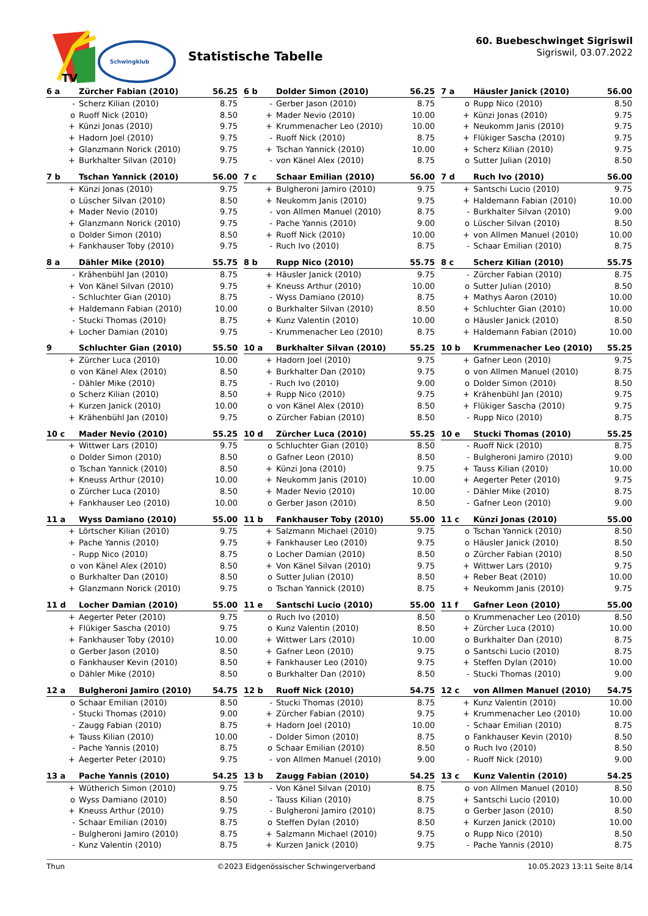TV
Schwingklub
Statistische Tabelle
60. Buebeschwinget Sigriswil
Sigriswil, 03.07.2022
| 6 a | Zürcher Fabian (2010) | 56.25 |
| --- | --- | --- |
| - | Scherz Kilian (2010) | 8.75 |
| o | Ruoff Nick (2010) | 8.50 |
| + | Künzi Jonas (2010) | 9.75 |
| + | Hadorn Joel (2010) | 9.75 |
| + | Glanzmann Norick (2010) | 9.75 |
| + | Burkhalter Silvan (2010) | 9.75 |
| 6 b | Dolder Simon (2010) | 56.25 |
| --- | --- | --- |
| - | Gerber Jason (2010) | 8.75 |
| + | Mader Nevio (2010) | 10.00 |
| + | Krummenacher Leo (2010) | 10.00 |
| - | Ruoff Nick (2010) | 8.75 |
| + | Tschan Yannick (2010) | 10.00 |
| - | von Känel Alex (2010) | 8.75 |
| 7 a | Häusler Janick (2010) | 56.00 |
| --- | --- | --- |
| o | Rupp Nico (2010) | 8.50 |
| + | Künzi Jonas (2010) | 9.75 |
| + | Neukomm Janis (2010) | 9.75 |
| + | Flükiger Sascha (2010) | 9.75 |
| + | Scherz Kilian (2010) | 9.75 |
| o | Sutter Julian (2010) | 8.50 |
| 7 b | Tschan Yannick (2010) | 56.00 |
| --- | --- | --- |
| + | Künzi Jonas (2010) | 9.75 |
| o | Lüscher Silvan (2010) | 8.50 |
| + | Mader Nevio (2010) | 9.75 |
| + | Glanzmann Norick (2010) | 9.75 |
| o | Dolder Simon (2010) | 8.50 |
| + | Fankhauser Toby (2010) | 9.75 |
| 7 c | Schaar Emilian (2010) | 56.00 |
| --- | --- | --- |
| + | Bulgheroni Jamiro (2010) | 9.75 |
| + | Neukomm Janis (2010) | 9.75 |
| - | von Allmen Manuel (2010) | 8.75 |
| - | Pache Yannis (2010) | 9.00 |
| + | Ruoff Nick (2010) | 10.00 |
| - | Ruch Ivo (2010) | 8.75 |
| 7 d | Ruch Ivo (2010) | 56.00 |
| --- | --- | --- |
| + | Santschi Lucio (2010) | 9.75 |
| + | Haldemann Fabian (2010) | 10.00 |
| - | Burkhalter Silvan (2010) | 9.00 |
| o | Lüscher Silvan (2010) | 8.50 |
| + | von Allmen Manuel (2010) | 10.00 |
| - | Schaar Emilian (2010) | 8.75 |
| 8 a | Dähler Mike (2010) | 55.75 |
| --- | --- | --- |
| - | Krähenbühl Jan (2010) | 8.75 |
| + | Von Känel Silvan (2010) | 9.75 |
| - | Schluchter Gian (2010) | 8.75 |
| + | Haldemann Fabian (2010) | 10.00 |
| - | Stucki Thomas (2010) | 8.75 |
| + | Locher Damian (2010) | 9.75 |
| 8 b | Rupp Nico (2010) | 55.75 |
| --- | --- | --- |
| + | Häusler Janick (2010) | 9.75 |
| + | Kneuss Arthur (2010) | 10.00 |
| - | Wyss Damiano (2010) | 8.75 |
| o | Burkhalter Silvan (2010) | 8.50 |
| + | Kunz Valentin (2010) | 10.00 |
| - | Krummenacher Leo (2010) | 8.75 |
| 8 c | Scherz Kilian (2010) | 55.75 |
| --- | --- | --- |
| - | Zürcher Fabian (2010) | 8.75 |
| o | Sutter Julian (2010) | 8.50 |
| + | Mathys Aaron (2010) | 10.00 |
| + | Schluchter Gian (2010) | 10.00 |
| o | Häusler Janick (2010) | 8.50 |
| + | Haldemann Fabian (2010) | 10.00 |
| 9 | Schluchter Gian (2010) | 55.50 |
| --- | --- | --- |
| + | Zürcher Luca (2010) | 10.00 |
| o | von Känel Alex (2010) | 8.50 |
| - | Dähler Mike (2010) | 8.75 |
| o | Scherz Kilian (2010) | 8.50 |
| + | Kurzen Janick (2010) | 10.00 |
| + | Krähenbühl Jan (2010) | 9.75 |
| 10 a | Burkhalter Silvan (2010) | 55.25 |
| --- | --- | --- |
| + | Hadorn Joel (2010) | 9.75 |
| + | Burkhalter Dan (2010) | 9.75 |
| - | Ruch Ivo (2010) | 9.00 |
| + | Rupp Nico (2010) | 9.75 |
| o | von Känel Alex (2010) | 8.50 |
| o | Zürcher Fabian (2010) | 8.50 |
| 10 b | Krummenacher Leo (2010) | 55.25 |
| --- | --- | --- |
| + | Gafner Leon (2010) | 9.75 |
| o | von Allmen Manuel (2010) | 8.75 |
| o | Dolder Simon (2010) | 8.50 |
| + | Krähenbühl Jan (2010) | 9.75 |
| + | Flükiger Sascha (2010) | 9.75 |
| - | Rupp Nico (2010) | 8.75 |
| 10 c | Mader Nevio (2010) | 55.25 |
| --- | --- | --- |
| + | Wittwer Lars (2010) | 9.75 |
| o | Dolder Simon (2010) | 8.50 |
| o | Tschan Yannick (2010) | 8.50 |
| + | Kneuss Arthur (2010) | 10.00 |
| o | Zürcher Luca (2010) | 8.50 |
| + | Fankhauser Leo (2010) | 10.00 |
| 10 d | Zürcher Luca (2010) | 55.25 |
| --- | --- | --- |
| o | Schluchter Gian (2010) | 8.50 |
| o | Gafner Leon (2010) | 8.50 |
| + | Künzi Jona (2010) | 9.75 |
| + | Neukomm Janis (2010) | 10.00 |
| + | Mader Nevio (2010) | 10.00 |
| o | Gerber Jason (2010) | 8.50 |
| 10 e | Stucki Thomas (2010) | 55.25 |
| --- | --- | --- |
| - | Ruoff Nick (2010) | 8.75 |
| - | Bulgheroni Jamiro (2010) | 9.00 |
| + | Tauss Kilian (2010) | 10.00 |
| + | Aegerter Peter (2010) | 9.75 |
| - | Dähler Mike (2010) | 8.75 |
| - | Gafner Leon (2010) | 9.00 |
| 11 a | Wyss Damiano (2010) | 55.00 |
| --- | --- | --- |
| + | Lörtscher Kilian (2010) | 9.75 |
| + | Pache Yannis (2010) | 9.75 |
| - | Rupp Nico (2010) | 8.75 |
| o | von Känel Alex (2010) | 8.50 |
| o | Burkhalter Dan (2010) | 8.50 |
| + | Glanzmann Norick (2010) | 9.75 |
| 11 b | Fankhauser Toby (2010) | 55.00 |
| --- | --- | --- |
| + | Salzmann Michael (2010) | 9.75 |
| + | Fankhauser Leo (2010) | 9.75 |
| o | Locher Damian (2010) | 8.50 |
| + | Von Känel Silvan (2010) | 9.75 |
| o | Sutter Julian (2010) | 8.50 |
| o | Tschan Yannick (2010) | 8.75 |
| 11 c | Künzi Jonas (2010) | 55.00 |
| --- | --- | --- |
| o | Tschan Yannick (2010) | 8.50 |
| o | Häusler Janick (2010) | 8.50 |
| o | Zürcher Fabian (2010) | 8.50 |
| + | Wittwer Lars (2010) | 9.75 |
| + | Reber Beat (2010) | 10.00 |
| + | Neukomm Janis (2010) | 9.75 |
| 11 d | Locher Damian (2010) | 55.00 |
| --- | --- | --- |
| + | Aegerter Peter (2010) | 9.75 |
| + | Flükiger Sascha (2010) | 9.75 |
| + | Fankhauser Toby (2010) | 10.00 |
| o | Gerber Jason (2010) | 8.50 |
| o | Fankhauser Kevin (2010) | 8.50 |
| o | Dähler Mike (2010) | 8.50 |
| 11 e | Santschi Lucio (2010) | 55.00 |
| --- | --- | --- |
| o | Ruch Ivo (2010) | 8.50 |
| o | Kunz Valentin (2010) | 8.50 |
| + | Wittwer Lars (2010) | 10.00 |
| + | Gafner Leon (2010) | 9.75 |
| + | Fankhauser Leo (2010) | 9.75 |
| o | Burkhalter Dan (2010) | 8.50 |
| 11 f | Gafner Leon (2010) | 55.00 |
| --- | --- | --- |
| o | Krummenacher Leo (2010) | 8.50 |
| + | Zürcher Luca (2010) | 10.00 |
| o | Burkhalter Dan (2010) | 8.75 |
| o | Santschi Lucio (2010) | 8.75 |
| + | Steffen Dylan (2010) | 10.00 |
| - | Stucki Thomas (2010) | 9.00 |
| 12 a | Bulgheroni Jamiro (2010) | 54.75 |
| --- | --- | --- |
| o | Schaar Emilian (2010) | 8.50 |
| - | Stucki Thomas (2010) | 9.00 |
| - | Zaugg Fabian (2010) | 8.75 |
| + | Tauss Kilian (2010) | 10.00 |
| - | Pache Yannis (2010) | 8.75 |
| + | Aegerter Peter (2010) | 9.75 |
| 12 b | Ruoff Nick (2010) | 54.75 |
| --- | --- | --- |
| - | Stucki Thomas (2010) | 8.75 |
| + | Zürcher Fabian (2010) | 9.75 |
| + | Hadorn Joel (2010) | 10.00 |
| - | Dolder Simon (2010) | 8.75 |
| o | Schaar Emilian (2010) | 8.50 |
| - | von Allmen Manuel (2010) | 9.00 |
| 12 c | von Allmen Manuel (2010) | 54.75 |
| --- | --- | --- |
| + | Kunz Valentin (2010) | 10.00 |
| + | Krummenacher Leo (2010) | 10.00 |
| - | Schaar Emilian (2010) | 8.75 |
| o | Fankhauser Kevin (2010) | 8.50 |
| o | Ruch Ivo (2010) | 8.50 |
| - | Ruoff Nick (2010) | 9.00 |
| 13 a | Pache Yannis (2010) | 54.25 |
| --- | --- | --- |
| + | Wütherich Simon (2010) | 9.75 |
| o | Wyss Damiano (2010) | 8.50 |
| + | Kneuss Arthur (2010) | 9.75 |
| - | Schaar Emilian (2010) | 8.75 |
| - | Bulgheroni Jamiro (2010) | 8.75 |
| - | Kunz Valentin (2010) | 8.75 |
| 13 b | Zaugg Fabian (2010) | 54.25 |
| --- | --- | --- |
| - | Von Känel Silvan (2010) | 8.75 |
| - | Tauss Kilian (2010) | 8.75 |
| - | Bulgheroni Jamiro (2010) | 8.75 |
| o | Steffen Dylan (2010) | 8.50 |
| + | Salzmann Michael (2010) | 9.75 |
| + | Kurzen Janick (2010) | 9.75 |
| 13 c | Kunz Valentin (2010) | 54.25 |
| --- | --- | --- |
| o | von Allmen Manuel (2010) | 8.50 |
| + | Santschi Lucio (2010) | 10.00 |
| o | Gerber Jason (2010) | 8.50 |
| + | Kurzen Janick (2010) | 10.00 |
| o | Rupp Nico (2010) | 8.50 |
| - | Pache Yannis (2010) | 8.75 |
Thun ©2023 Eidgenössischer Schwingerverband 10.05.2023 13:11 Seite 8/14